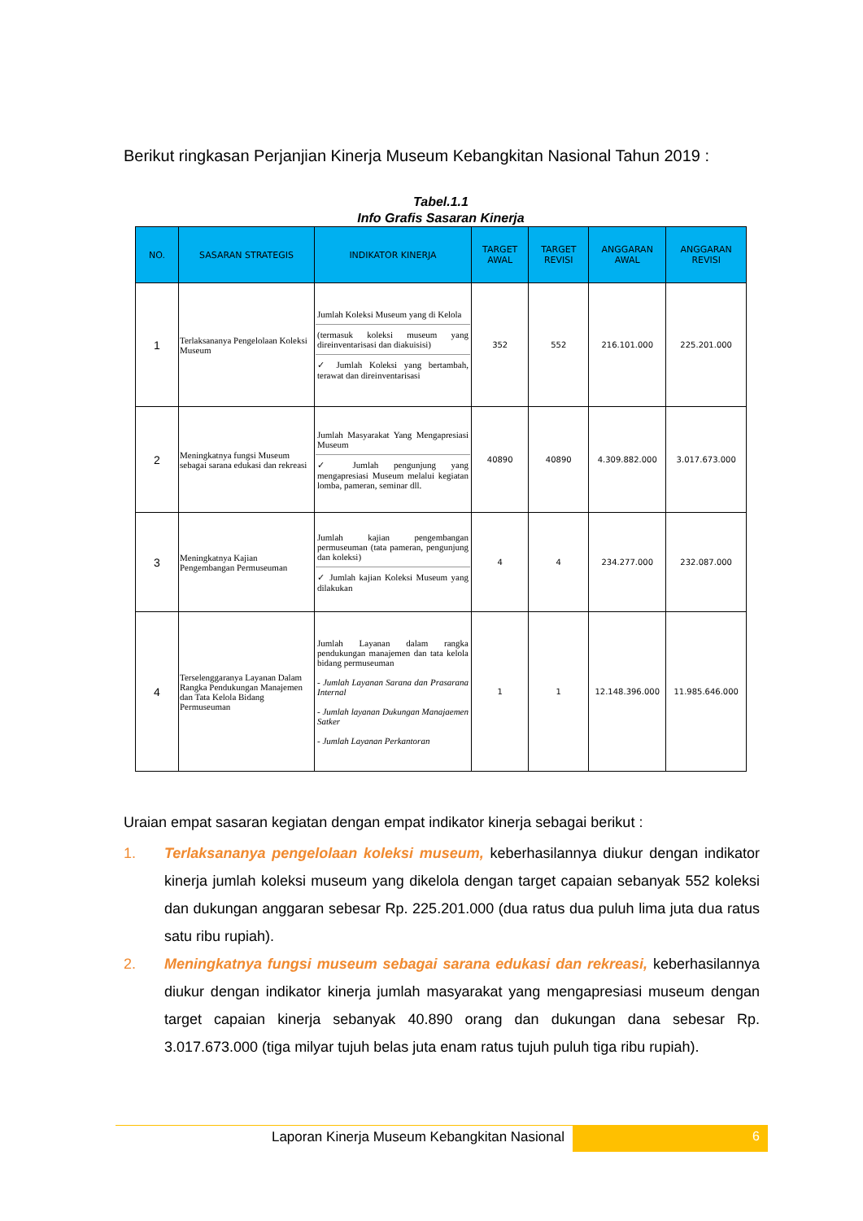Berikut ringkasan Perjanjian Kinerja Museum Kebangkitan Nasional Tahun 2019 :
Tabel.1.1
Info Grafis Sasaran Kinerja
| NO. | SASARAN STRATEGIS | INDIKATOR KINERJA | TARGET AWAL | TARGET REVISI | ANGGARAN AWAL | ANGGARAN REVISI |
| --- | --- | --- | --- | --- | --- | --- |
| 1 | Terlaksananya Pengelolaan Koleksi Museum | Jumlah Koleksi Museum yang di Kelola (termasuk koleksi museum yang direinventarisasi dan diakuisisi) ✓ Jumlah Koleksi yang bertambah, terawat dan direinventarisasi | 352 | 552 | 216.101.000 | 225.201.000 |
| 2 | Meningkatnya fungsi Museum sebagai sarana edukasi dan rekreasi | Jumlah Masyarakat Yang Mengapresiasi Museum ✓ Jumlah pengunjung yang mengapresiasi Museum melalui kegiatan lomba, pameran, seminar dll. | 40890 | 40890 | 4.309.882.000 | 3.017.673.000 |
| 3 | Meningkatnya Kajian Pengembangan Permuseuman | Jumlah kajian pengembangan permuseuman (tata pameran, pengunjung dan koleksi) ✓ Jumlah kajian Koleksi Museum yang dilakukan | 4 | 4 | 234.277.000 | 232.087.000 |
| 4 | Terselenggaranya Layanan Dalam Rangka Pendukungan Manajemen dan Tata Kelola Bidang Permuseuman | Jumlah Layanan dalam rangka pendukungan manajemen dan tata kelola bidang permuseuman - Jumlah Layanan Sarana dan Prasarana Internal - Jumlah layanan Dukungan Manajaemen Satker - Jumlah Layanan Perkantoran | 1 | 1 | 12.148.396.000 | 11.985.646.000 |
Uraian empat sasaran kegiatan dengan empat indikator kinerja sebagai berikut :
1. Terlaksananya pengelolaan koleksi museum, keberhasilannya diukur dengan indikator kinerja jumlah koleksi museum yang dikelola dengan target capaian sebanyak 552 koleksi dan dukungan anggaran sebesar Rp. 225.201.000 (dua ratus dua puluh lima juta dua ratus satu ribu rupiah).
2. Meningkatnya fungsi museum sebagai sarana edukasi dan rekreasi, keberhasilannya diukur dengan indikator kinerja jumlah masyarakat yang mengapresiasi museum dengan target capaian kinerja sebanyak 40.890 orang dan dukungan dana sebesar Rp. 3.017.673.000 (tiga milyar tujuh belas juta enam ratus tujuh puluh tiga ribu rupiah).
Laporan Kinerja Museum Kebangkitan Nasional
6